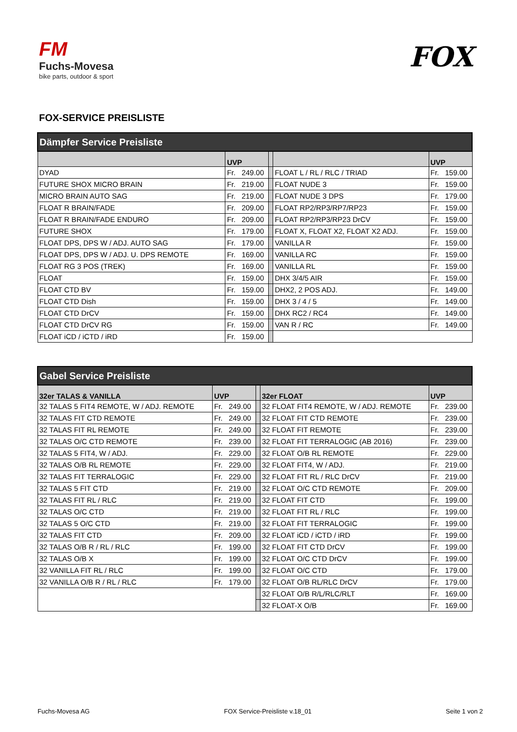FM
Fuchs-Movesa
bike parts, outdoor & sport
FOX
FOX-SERVICE PREISLISTE
| Dämpfer Service Preisliste | | | | |
| --- | --- | --- | --- | --- |
| | UVP | | | UVP |
| DYAD | Fr. 249.00 | | FLOAT L / RL / RLC / TRIAD | Fr. 159.00 |
| FUTURE SHOX MICRO BRAIN | Fr. 219.00 | | FLOAT NUDE 3 | Fr. 159.00 |
| MICRO BRAIN AUTO SAG | Fr. 219.00 | | FLOAT NUDE 3 DPS | Fr. 179.00 |
| FLOAT R BRAIN/FADE | Fr. 209.00 | | FLOAT RP2/RP3/RP7/RP23 | Fr. 159.00 |
| FLOAT R BRAIN/FADE ENDURO | Fr. 209.00 | | FLOAT RP2/RP3/RP23 DrCV | Fr. 159.00 |
| FUTURE SHOX | Fr. 179.00 | | FLOAT X, FLOAT X2, FLOAT X2 ADJ. | Fr. 159.00 |
| FLOAT DPS, DPS W / ADJ. AUTO SAG | Fr. 179.00 | | VANILLA R | Fr. 159.00 |
| FLOAT DPS, DPS W / ADJ. U. DPS REMOTE | Fr. 169.00 | | VANILLA RC | Fr. 159.00 |
| FLOAT RG 3 POS (TREK) | Fr. 169.00 | | VANILLA RL | Fr. 159.00 |
| FLOAT | Fr. 159.00 | | DHX 3/4/5 AIR | Fr. 159.00 |
| FLOAT CTD BV | Fr. 159.00 | | DHX2, 2 POS ADJ. | Fr. 149.00 |
| FLOAT CTD Dish | Fr. 159.00 | | DHX 3 / 4 / 5 | Fr. 149.00 |
| FLOAT CTD DrCV | Fr. 159.00 | | DHX RC2 / RC4 | Fr. 149.00 |
| FLOAT CTD DrCV RG | Fr. 159.00 | | VAN R / RC | Fr. 149.00 |
| FLOAT iCD / iCTD / iRD | Fr. 159.00 | | | |
| Gabel Service Preisliste | | | | |
| --- | --- | --- | --- | --- |
| 32er TALAS & VANILLA | UVP | | 32er FLOAT | UVP |
| 32 TALAS 5 FIT4 REMOTE, W / ADJ. REMOTE | Fr. 249.00 | | 32 FLOAT FIT4 REMOTE, W / ADJ. REMOTE | Fr. 239.00 |
| 32 TALAS FIT CTD REMOTE | Fr. 249.00 | | 32 FLOAT FIT CTD REMOTE | Fr. 239.00 |
| 32 TALAS FIT RL REMOTE | Fr. 249.00 | | 32 FLOAT FIT REMOTE | Fr. 239.00 |
| 32 TALAS O/C CTD REMOTE | Fr. 239.00 | | 32 FLOAT FIT TERRALOGIC (AB 2016) | Fr. 239.00 |
| 32 TALAS 5 FIT4, W / ADJ. | Fr. 229.00 | | 32 FLOAT O/B RL REMOTE | Fr. 229.00 |
| 32 TALAS O/B RL REMOTE | Fr. 229.00 | | 32 FLOAT FIT4, W / ADJ. | Fr. 219.00 |
| 32 TALAS FIT TERRALOGIC | Fr. 229.00 | | 32 FLOAT FIT RL / RLC DrCV | Fr. 219.00 |
| 32 TALAS 5 FIT CTD | Fr. 219.00 | | 32 FLOAT O/C CTD REMOTE | Fr. 209.00 |
| 32 TALAS FIT RL / RLC | Fr. 219.00 | | 32 FLOAT FIT CTD | Fr. 199.00 |
| 32 TALAS O/C CTD | Fr. 219.00 | | 32 FLOAT FIT RL / RLC | Fr. 199.00 |
| 32 TALAS 5 O/C CTD | Fr. 219.00 | | 32 FLOAT FIT TERRALOGIC | Fr. 199.00 |
| 32 TALAS FIT CTD | Fr. 209.00 | | 32 FLOAT iCD / iCTD / iRD | Fr. 199.00 |
| 32 TALAS O/B R / RL / RLC | Fr. 199.00 | | 32 FLOAT FIT CTD DrCV | Fr. 199.00 |
| 32 TALAS O/B X | Fr. 199.00 | | 32 FLOAT O/C CTD DrCV | Fr. 199.00 |
| 32 VANILLA FIT RL / RLC | Fr. 199.00 | | 32 FLOAT O/C CTD | Fr. 179.00 |
| 32 VANILLA O/B R / RL / RLC | Fr. 179.00 | | 32 FLOAT O/B RL/RLC DrCV | Fr. 179.00 |
| | | | 32 FLOAT O/B R/L/RLC/RLT | Fr. 169.00 |
| | | | 32 FLOAT-X O/B | Fr. 169.00 |
Fuchs-Movesa AG FOX Service-Preisliste v.18_01 Seite 1 von 2